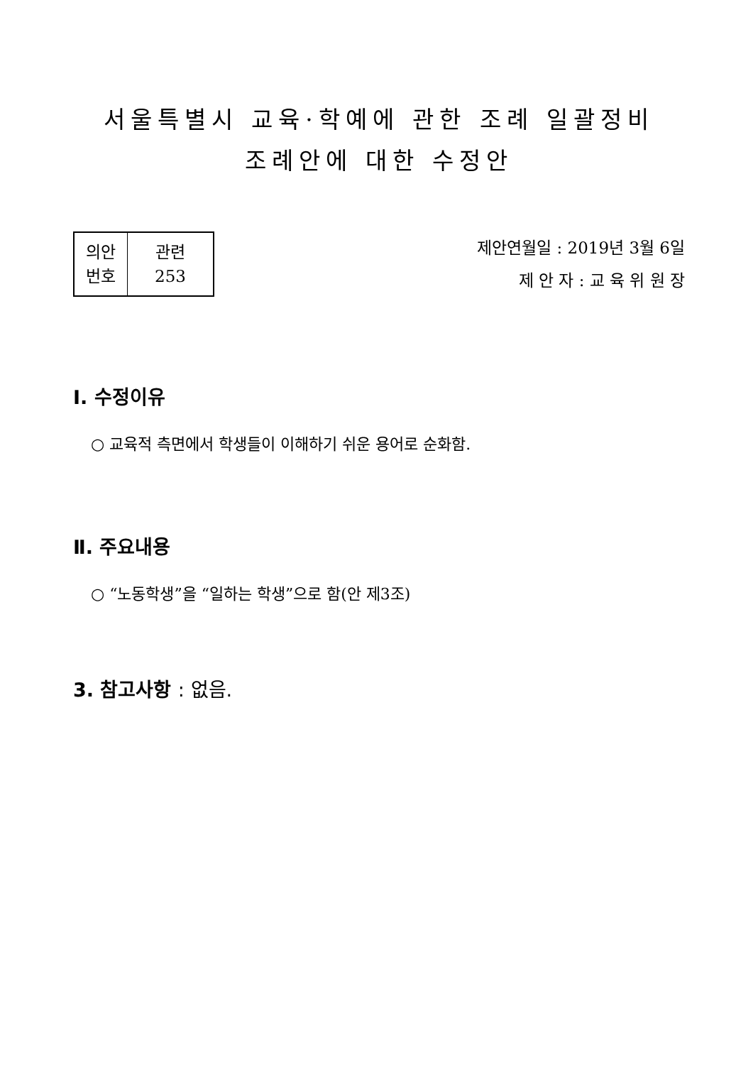서울특별시 교육·학예에 관한 조례 일괄정비
조례안에 대한 수정안
| 의안 번호 | 관련 253 |
제안연월일 : 2019년 3월 6일
제 안 자 : 교 육 위 원 장
Ⅰ. 수정이유
○ 교육적 측면에서 학생들이 이해하기 쉬운 용어로 순화함.
Ⅱ. 주요내용
○ “노동학생”을 “일하는 학생”으로 함(안 제3조)
3. 참고사항 : 없음.